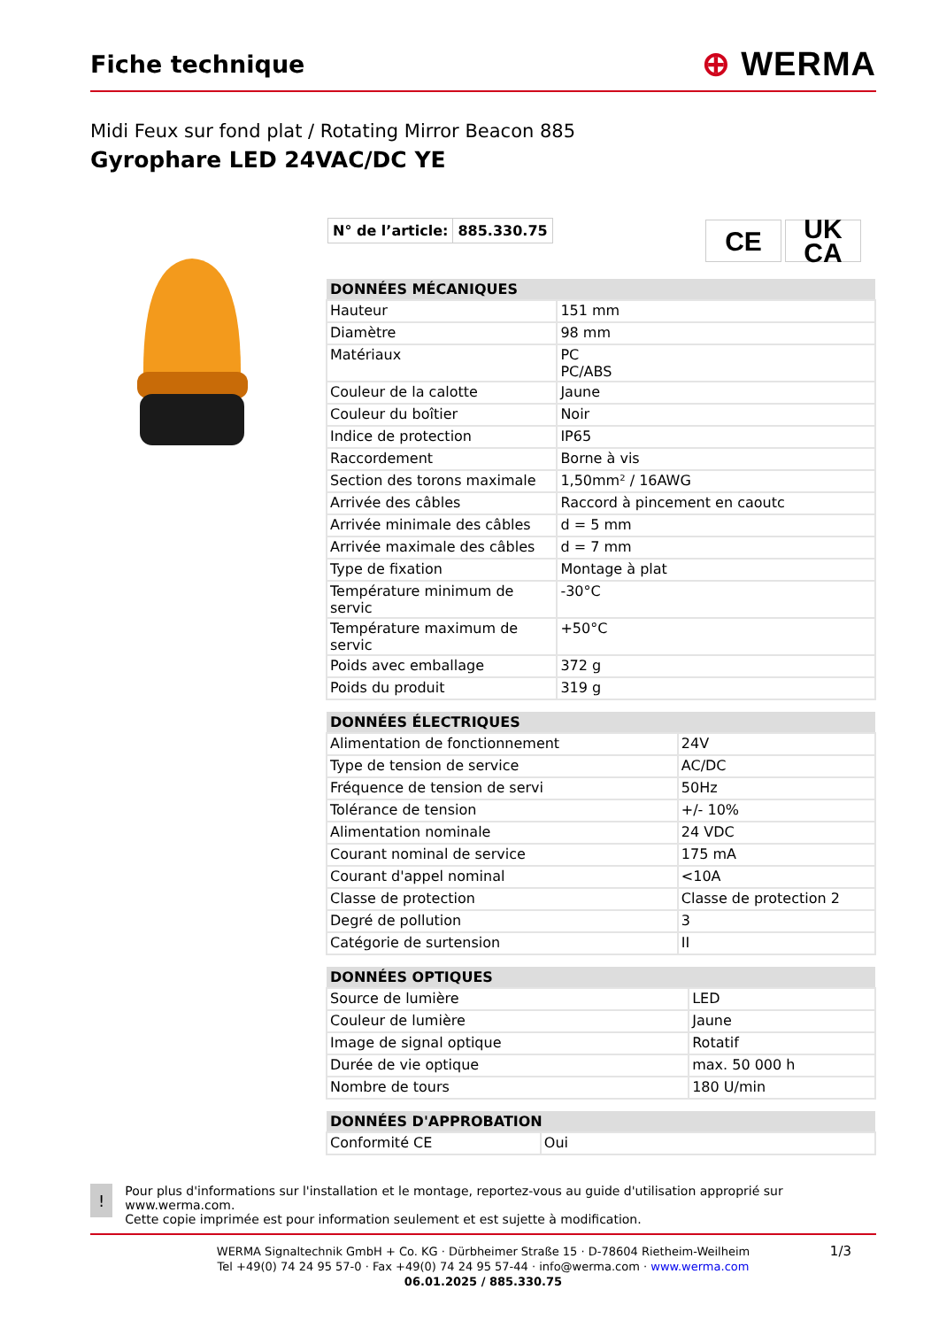Fiche technique
⊕ WERMA
Midi Feux sur fond plat / Rotating Mirror Beacon 885
Gyrophare LED 24VAC/DC YE
N° de l’article: 885.330.75
CE UK
CA
| DONNÉES MÉCANIQUES | |
| --- | --- |
| Hauteur | 151 mm |
| Diamètre | 98 mm |
| Matériaux | PC PC/ABS |
| Couleur de la calotte | Jaune |
| Couleur du boîtier | Noir |
| Indice de protection | IP65 |
| Raccordement | Borne à vis |
| Section des torons maximale | 1,50mm² / 16AWG |
| Arrivée des câbles | Raccord à pincement en caoutc |
| Arrivée minimale des câbles | d = 5 mm |
| Arrivée maximale des câbles | d = 7 mm |
| Type de fixation | Montage à plat |
| Température minimum de servic | -30°C |
| Température maximum de servic | +50°C |
| Poids avec emballage | 372 g |
| Poids du produit | 319 g |
| DONNÉES ÉLECTRIQUES | |
| --- | --- |
| Alimentation de fonctionnement | 24V |
| Type de tension de service | AC/DC |
| Fréquence de tension de servi | 50Hz |
| Tolérance de tension | +/- 10% |
| Alimentation nominale | 24 VDC |
| Courant nominal de service | 175 mA |
| Courant d'appel nominal | <10A |
| Classe de protection | Classe de protection 2 |
| Degré de pollution | 3 |
| Catégorie de surtension | II |
| DONNÉES OPTIQUES | |
| --- | --- |
| Source de lumière | LED |
| Couleur de lumière | Jaune |
| Image de signal optique | Rotatif |
| Durée de vie optique | max. 50 000 h |
| Nombre de tours | 180 U/min |
| DONNÉES D'APPROBATION | |
| --- | --- |
| Conformité CE | Oui |
!
Pour plus d'informations sur l'installation et le montage, reportez-vous au guide d'utilisation approprié sur www.werma.com.
Cette copie imprimée est pour information seulement et est sujette à modification.
1/3
WERMA Signaltechnik GmbH + Co. KG · Dürbheimer Straße 15 · D-78604 Rietheim-Weilheim
Tel +49(0) 74 24 95 57-0 · Fax +49(0) 74 24 95 57-44 · info@werma.com · www.werma.com
06.01.2025 / 885.330.75